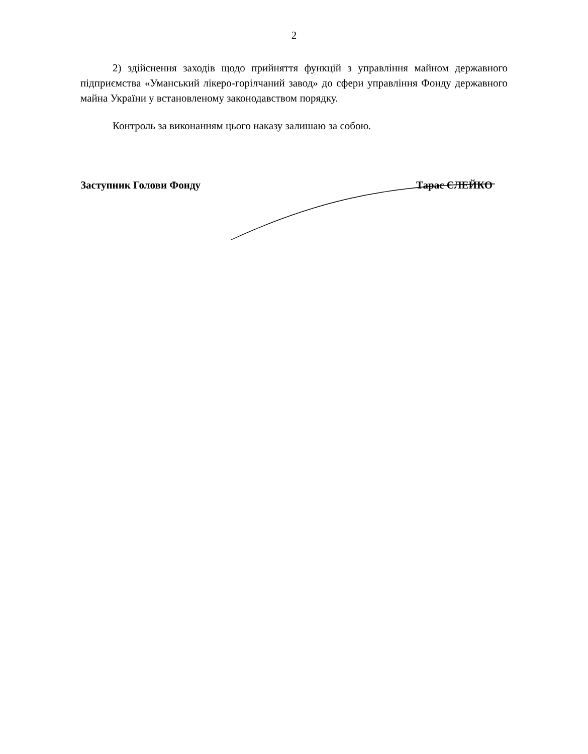2
2) здійснення заходів щодо прийняття функцій з управління майном державного підприємства «Уманський лікеро-горілчаний завод» до сфери управління Фонду державного майна України у встановленому законодавством порядку.
Контроль за виконанням цього наказу залишаю за собою.
Заступник Голови Фонду Тарас ЄЛЕЙКО